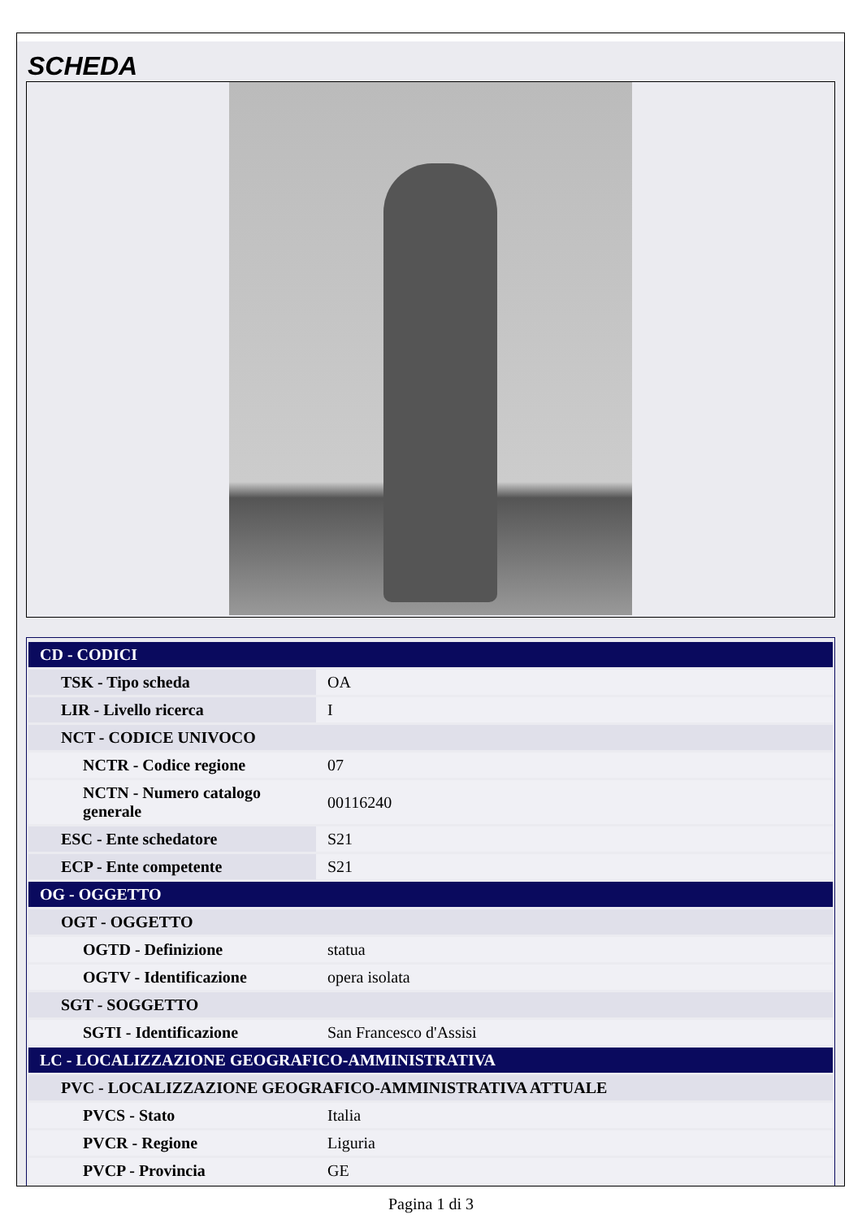SCHEDA
| CD - CODICI | |
| TSK - Tipo scheda | OA |
| LIR - Livello ricerca | I |
| NCT - CODICE UNIVOCO | |
| NCTR - Codice regione | 07 |
| NCTN - Numero catalogo generale | 00116240 |
| ESC - Ente schedatore | S21 |
| ECP - Ente competente | S21 |
| OG - OGGETTO | |
| OGT - OGGETTO | |
| OGTD - Definizione | statua |
| OGTV - Identificazione | opera isolata |
| SGT - SOGGETTO | |
| SGTI - Identificazione | San Francesco d'Assisi |
| LC - LOCALIZZAZIONE GEOGRAFICO-AMMINISTRATIVA | |
| PVC - LOCALIZZAZIONE GEOGRAFICO-AMMINISTRATIVA ATTUALE | |
| PVCS - Stato | Italia |
| PVCR - Regione | Liguria |
| PVCP - Provincia | GE |
Pagina 1 di 3